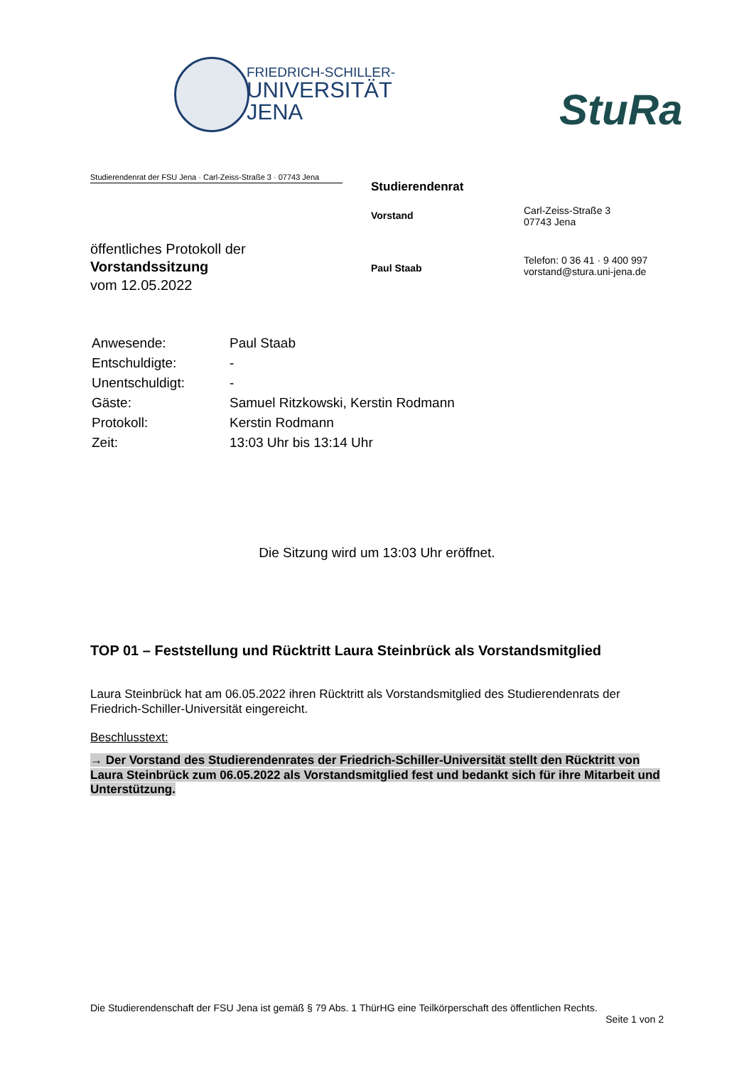FRIEDRICH-SCHILLER-
UNIVERSITÄT
JENA
StuRa
Studierendenrat der FSU Jena · Carl-Zeiss-Straße 3 · 07743 Jena
öffentliches Protokoll der
Vorstandssitzung
vom 12.05.2022
Studierendenrat
Vorstand
Paul Staab
Carl-Zeiss-Straße 3
07743 Jena
Telefon: 0 36 41 · 9 400 997
vorstand@stura.uni-jena.de
| Anwesende: | Paul Staab |
| Entschuldigte: | - |
| Unentschuldigt: | - |
| Gäste: | Samuel Ritzkowski, Kerstin Rodmann |
| Protokoll: | Kerstin Rodmann |
| Zeit: | 13:03 Uhr bis 13:14 Uhr |
Die Sitzung wird um 13:03 Uhr eröffnet.
TOP 01 – Feststellung und Rücktritt Laura Steinbrück als Vorstandsmitglied
Laura Steinbrück hat am 06.05.2022 ihren Rücktritt als Vorstandsmitglied des Studierendenrats der Friedrich-Schiller-Universität eingereicht.
Beschlusstext:
→ Der Vorstand des Studierendenrates der Friedrich-Schiller-Universität stellt den Rücktritt von Laura Steinbrück zum 06.05.2022 als Vorstandsmitglied fest und bedankt sich für ihre Mitarbeit und Unterstützung.
Die Studierendenschaft der FSU Jena ist gemäß § 79 Abs. 1 ThürHG eine Teilkörperschaft des öffentlichen Rechts.
Seite 1 von 2